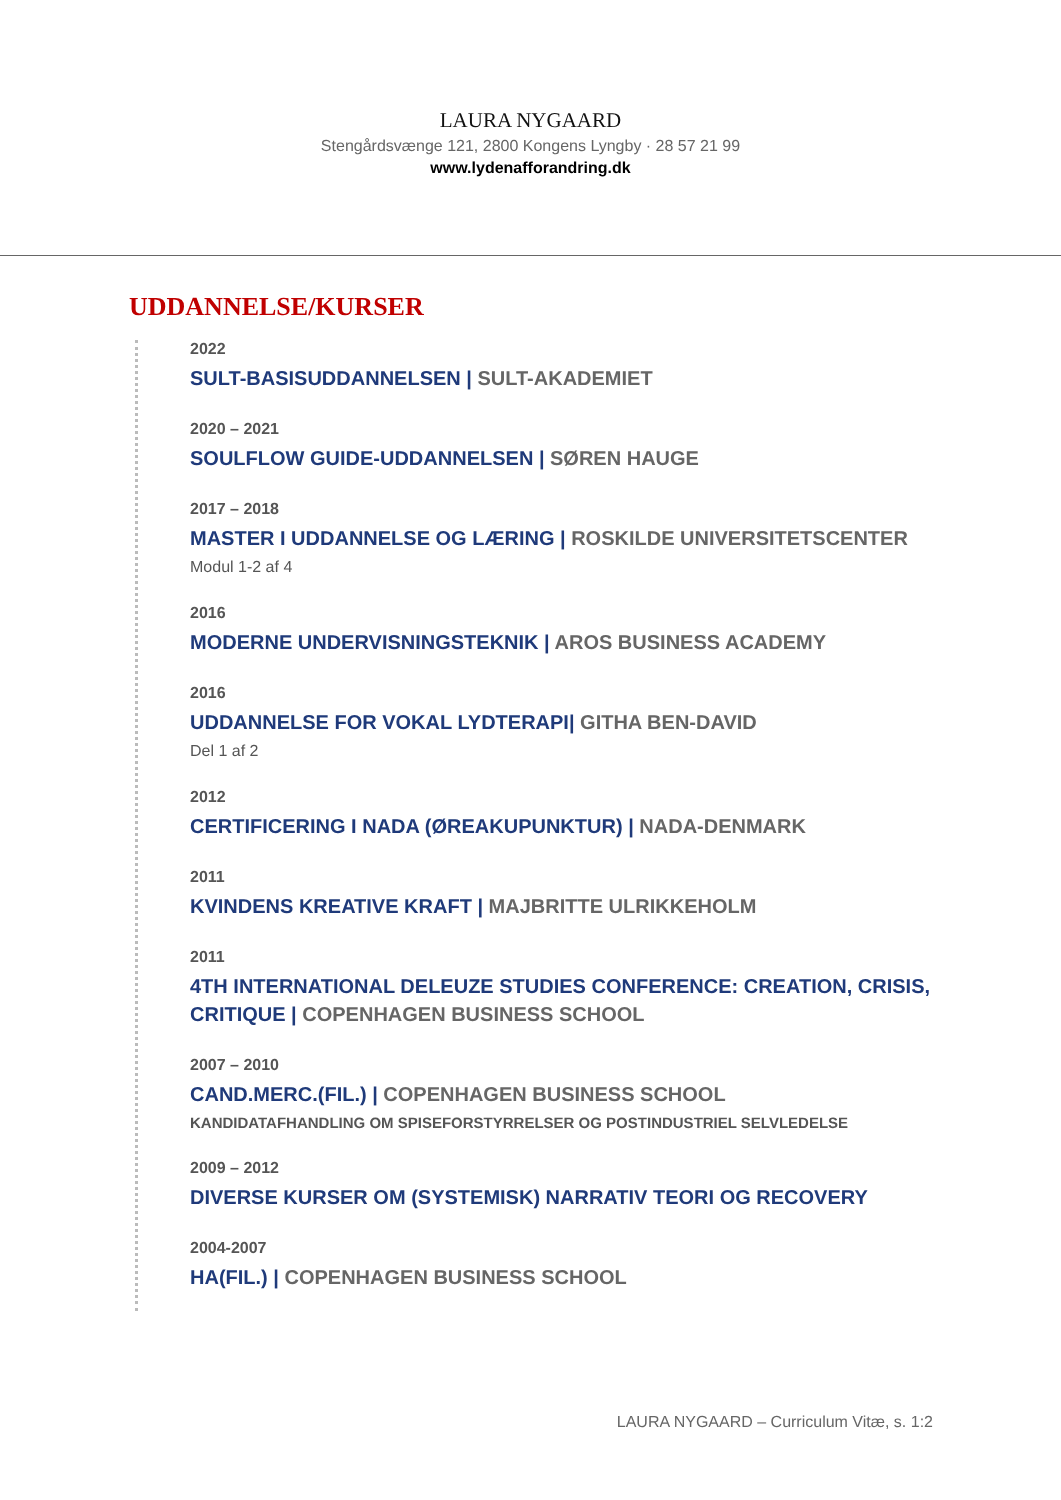LAURA NYGAARD
Stengårdsvænge 121, 2800 Kongens Lyngby · 28 57 21 99
www.lydenafforandring.dk
UDDANNELSE/KURSER
2022
SULT-BASISUDDANNELSEN | SULT-AKADEMIET
2020 – 2021
SOULFLOW GUIDE-UDDANNELSEN | SØREN HAUGE
2017 – 2018
MASTER I UDDANNELSE OG LÆRING | ROSKILDE UNIVERSITETSCENTER
Modul 1-2 af 4
2016
MODERNE UNDERVISNINGSTEKNIK | AROS BUSINESS ACADEMY
2016
UDDANNELSE FOR VOKAL LYDTERAPI| GITHA BEN-DAVID
Del 1 af 2
2012
CERTIFICERING I NADA (ØREAKUPUNKTUR) | NADA-DENMARK
2011
KVINDENS KREATIVE KRAFT | MAJBRITTE ULRIKKEHOLM
2011
4TH INTERNATIONAL DELEUZE STUDIES CONFERENCE: CREATION, CRISIS,
CRITIQUE | COPENHAGEN BUSINESS SCHOOL
2007 – 2010
CAND.MERC.(FIL.) | COPENHAGEN BUSINESS SCHOOL
KANDIDATAFHANDLING OM SPISEFORSTYRRELSER OG POSTINDUSTRIEL SELVLEDELSE
2009 – 2012
DIVERSE KURSER OM (SYSTEMISK) NARRATIV TEORI OG RECOVERY
2004-2007
HA(FIL.) | COPENHAGEN BUSINESS SCHOOL
LAURA NYGAARD – Curriculum Vitæ, s. 1:2